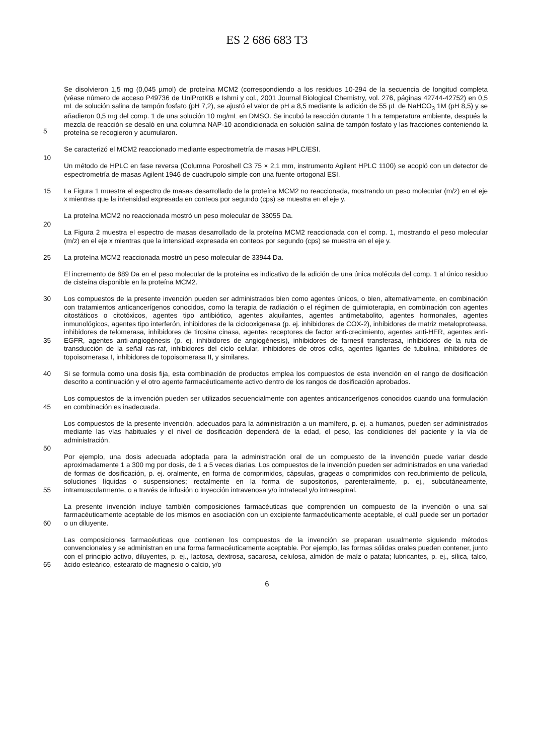ES 2 686 683 T3
5 Se disolvieron 1,5 mg (0,045 µmol) de proteína MCM2 (correspondiendo a los residuos 10-294 de la secuencia de longitud completa (véase número de acceso P49736 de UniProtKB e Ishmi y col., 2001 Journal Biological Chemistry, vol. 276, páginas 42744-42752) en 0,5 mL de solución salina de tampón fosfato (pH 7,2), se ajustó el valor de pH a 8,5 mediante la adición de 55 µL de NaHCO<sub>3</sub> 1M (pH 8,5) y se añadieron 0,5 mg del comp. 1 de una solución 10 mg/mL en DMSO. Se incubó la reacción durante 1 h a temperatura ambiente, después la mezcla de reacción se desaló en una columna NAP-10 acondicionada en solución salina de tampón fosfato y las fracciones conteniendo la proteína se recogieron y acumularon.
Se caracterizó el MCM2 reaccionado mediante espectrometría de masas HPLC/ESI.
10
Un método de HPLC en fase reversa (Columna Poroshell C3 75 × 2,1 mm, instrumento Agilent HPLC 1100) se acopló con un detector de espectrometría de masas Agilent 1946 de cuadrupolo simple con una fuente ortogonal ESI.
15 La Figura 1 muestra el espectro de masas desarrollado de la proteína MCM2 no reaccionada, mostrando un peso molecular (m/z) en el eje x mientras que la intensidad expresada en conteos por segundo (cps) se muestra en el eje y.
La proteína MCM2 no reaccionada mostró un peso molecular de 33055 Da.
20
La Figura 2 muestra el espectro de masas desarrollado de la proteína MCM2 reaccionada con el comp. 1, mostrando el peso molecular (m/z) en el eje x mientras que la intensidad expresada en conteos por segundo (cps) se muestra en el eje y.
25 La proteína MCM2 reaccionada mostró un peso molecular de 33944 Da.
El incremento de 889 Da en el peso molecular de la proteína es indicativo de la adición de una única molécula del comp. 1 al único residuo de cisteína disponible en la proteína MCM2.
30
35
Los compuestos de la presente invención pueden ser administrados bien como agentes únicos, o bien, alternativamente, en combinación con tratamientos anticancerígenos conocidos, como la terapia de radiación o el régimen de quimioterapia, en combinación con agentes citostáticos o citotóxicos, agentes tipo antibiótico, agentes alquilantes, agentes antimetabolito, agentes hormonales, agentes inmunológicos, agentes tipo interferón, inhibidores de la ciclooxigenasa (p. ej. inhibidores de COX-2), inhibidores de matriz metaloproteasa, inhibidores de telomerasa, inhibidores de tirosina cinasa, agentes receptores de factor anti-crecimiento, agentes anti-HER, agentes anti-EGFR, agentes anti-angiogénesis (p. ej. inhibidores de angiogénesis), inhibidores de farnesil transferasa, inhibidores de la ruta de transducción de la señal ras-raf, inhibidores del ciclo celular, inhibidores de otros cdks, agentes ligantes de tubulina, inhibidores de topoisomerasa I, inhibidores de topoisomerasa II, y similares.
40 Si se formula como una dosis fija, esta combinación de productos emplea los compuestos de esta invención en el rango de dosificación descrito a continuación y el otro agente farmacéuticamente activo dentro de los rangos de dosificación aprobados.
45 Los compuestos de la invención pueden ser utilizados secuencialmente con agentes anticancerígenos conocidos cuando una formulación en combinación es inadecuada.
Los compuestos de la presente invención, adecuados para la administración a un mamífero, p. ej. a humanos, pueden ser administrados mediante las vías habituales y el nivel de dosificación dependerá de la edad, el peso, las condiciones del paciente y la vía de administración.
50
55 Por ejemplo, una dosis adecuada adoptada para la administración oral de un compuesto de la invención puede variar desde aproximadamente 1 a 300 mg por dosis, de 1 a 5 veces diarias. Los compuestos de la invención pueden ser administrados en una variedad de formas de dosificación, p. ej. oralmente, en forma de comprimidos, cápsulas, grageas o comprimidos con recubrimiento de película, soluciones líquidas o suspensiones; rectalmente en la forma de supositorios, parenteralmente, p. ej., subcutáneamente, intramuscularmente, o a través de infusión o inyección intravenosa y/o intratecal y/o intraespinal.
60 La presente invención incluye también composiciones farmacéuticas que comprenden un compuesto de la invención o una sal farmacéuticamente aceptable de los mismos en asociación con un excipiente farmacéuticamente aceptable, el cuál puede ser un portador o un diluyente.
65 Las composiciones farmacéuticas que contienen los compuestos de la invención se preparan usualmente siguiendo métodos convencionales y se administran en una forma farmacéuticamente aceptable. Por ejemplo, las formas sólidas orales pueden contener, junto con el principio activo, diluyentes, p. ej., lactosa, dextrosa, sacarosa, celulosa, almidón de maíz o patata; lubricantes, p. ej., sílica, talco, ácido esteárico, estearato de magnesio o calcio, y/o
6